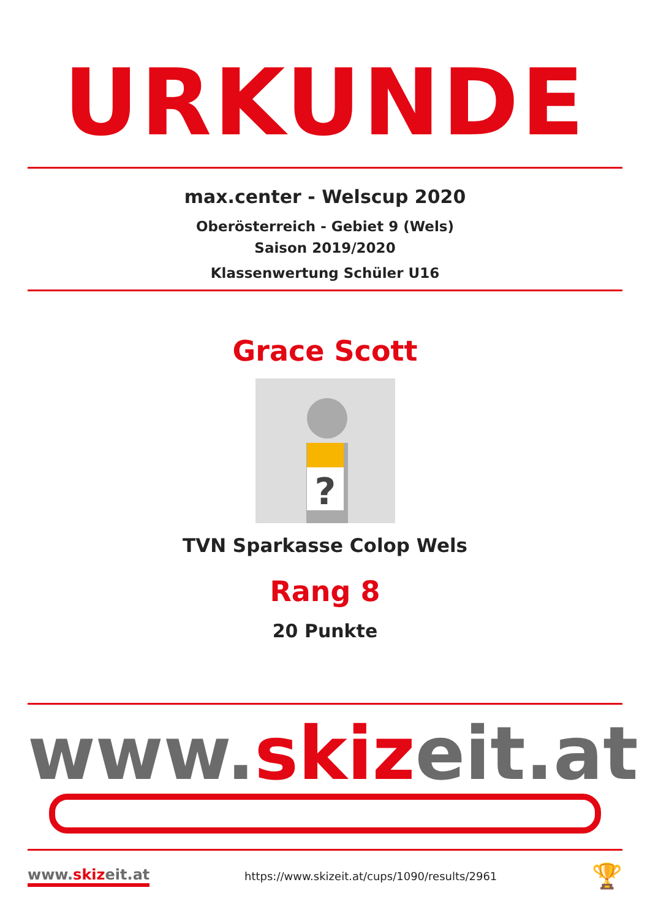URKUNDE
max.center - Welscup 2020
Oberösterreich - Gebiet 9 (Wels)
Saison 2019/2020
Klassenwertung Schüler U16
Grace Scott
?
TVN Sparkasse Colop Wels
Rang 8
20 Punkte
www.skizeit.at
www.skizeit.at
https://www.skizeit.at/cups/1090/results/2961
🏆